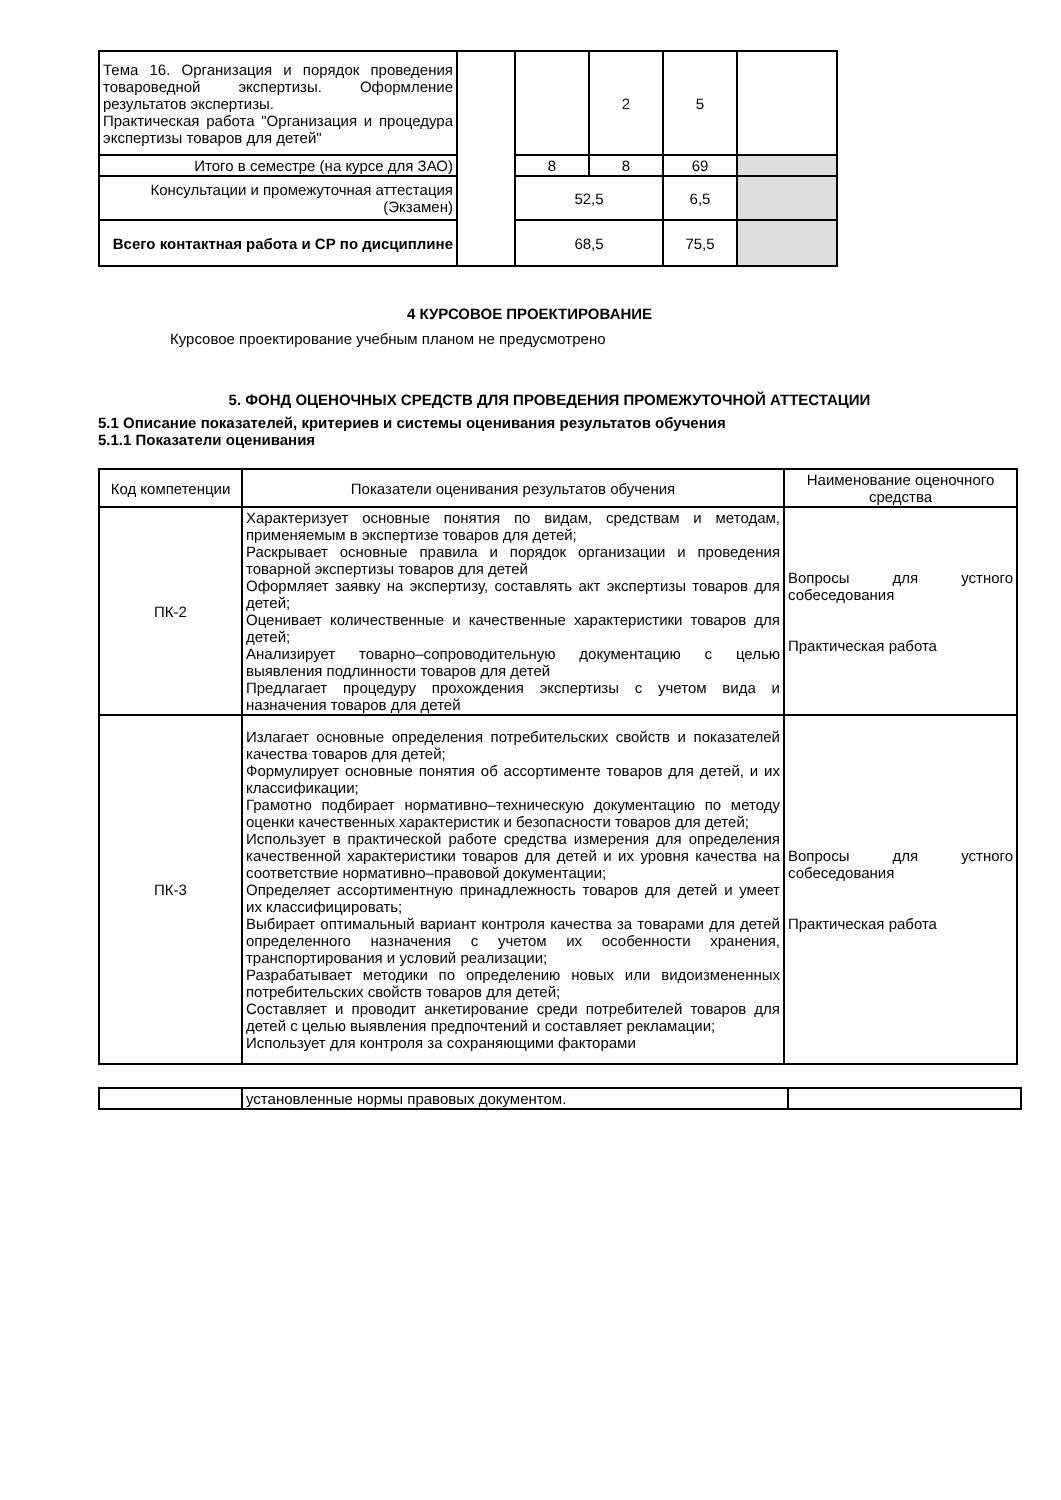| Тема 16. Организация и порядок проведения товароведной экспертизы. Оформление результатов экспертизы. Практическая работа "Организация и процедура экспертизы товаров для детей" | | | 2 | 5 | |
| Итого в семестре (на курсе для ЗАО) | | 8 | 8 | 69 | |
| Консультации и промежуточная аттестация (Экзамен) | | 52,5 | | 6,5 | |
| Всего контактная работа и СР по дисциплине | | 68,5 | | 75,5 | |
4 КУРСОВОЕ ПРОЕКТИРОВАНИЕ
Курсовое проектирование учебным планом не предусмотрено
5. ФОНД ОЦЕНОЧНЫХ СРЕДСТВ ДЛЯ ПРОВЕДЕНИЯ ПРОМЕЖУТОЧНОЙ АТТЕСТАЦИИ
5.1 Описание показателей, критериев и системы оценивания результатов обучения
5.1.1 Показатели оценивания
| Код компетенции | Показатели оценивания результатов обучения | Наименование оценочного средства |
| --- | --- | --- |
| ПК-2 | Характеризует основные понятия по видам, средствам и методам, применяемым в экспертизе товаров для детей; Раскрывает основные правила и порядок организации и проведения товарной экспертизы товаров для детей Оформляет заявку на экспертизу, составлять акт экспертизы товаров для детей; Оценивает количественные и качественные характеристики товаров для детей; Анализирует товарно–сопроводительную документацию с целью выявления подлинности товаров для детей Предлагает процедуру прохождения экспертизы с учетом вида и назначения товаров для детей | Вопросы для устного собеседования Практическая работа |
| ПК-3 | Излагает основные определения потребительских свойств и показателей качества товаров для детей; Формулирует основные понятия об ассортименте товаров для детей, и их классификации; Грамотно подбирает нормативно–техническую документацию по методу оценки качественных характеристик и безопасности товаров для детей; Использует в практической работе средства измерения для определения качественной характеристики товаров для детей и их уровня качества на соответствие нормативно–правовой документации; Определяет ассортиментную принадлежность товаров для детей и умеет их классифицировать; Выбирает оптимальный вариант контроля качества за товарами для детей определенного назначения с учетом их особенности хранения, транспортирования и условий реализации; Разрабатывает методики по определению новых или видоизмененных потребительских свойств товаров для детей; Составляет и проводит анкетирование среди потребителей товаров для детей с целью выявления предпочтений и составляет рекламации; Использует для контроля за сохраняющими факторами | Вопросы для устного собеседования Практическая работа |
| | установленные нормы правовых документом. | |